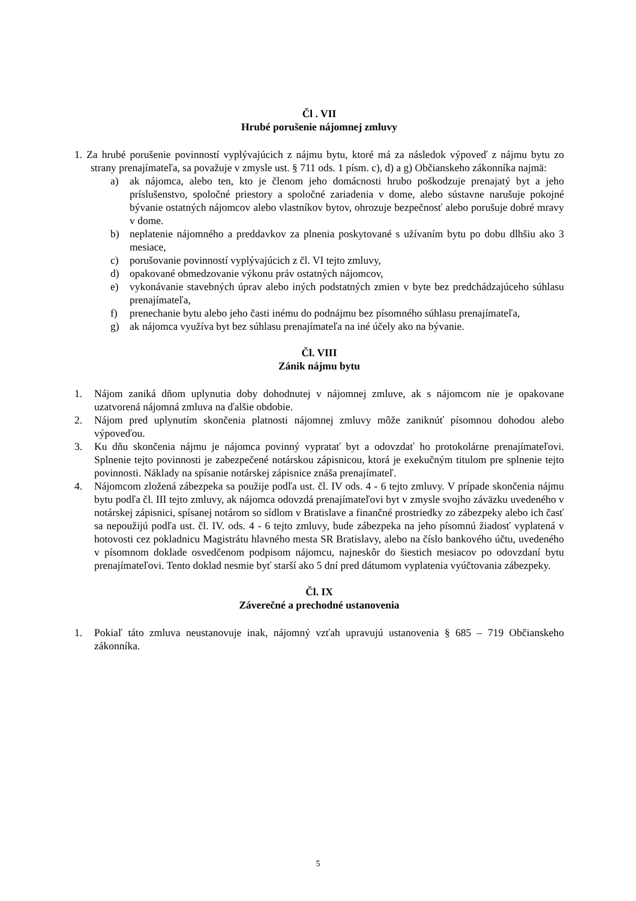Čl . VII
Hrubé porušenie nájomnej zmluvy
1. Za hrubé porušenie povinností vyplývajúcich z nájmu bytu, ktoré má za následok výpoveď z nájmu bytu zo strany prenajímateľa, sa považuje v zmysle ust. § 711 ods. 1 písm. c), d) a g) Občianskeho zákonníka najmä:
a) ak nájomca, alebo ten, kto je členom jeho domácnosti hrubo poškodzuje prenajatý byt a jeho príslušenstvo, spoločné priestory a spoločné zariadenia v dome, alebo sústavne narušuje pokojné bývanie ostatných nájomcov alebo vlastníkov bytov, ohrozuje bezpečnosť alebo porušuje dobré mravy v dome.
b) neplatenie nájomného a preddavkov za plnenia poskytované s užívaním bytu po dobu dlhšiu ako 3 mesiace,
c) porušovanie povinností vyplývajúcich z čl. VI tejto zmluvy,
d) opakované obmedzovanie výkonu práv ostatných nájomcov,
e) vykonávanie stavebných úprav alebo iných podstatných zmien v byte bez predchádzajúceho súhlasu prenajímateľa,
f) prenechanie bytu alebo jeho časti inému do podnájmu bez písomného súhlasu prenajímateľa,
g) ak nájomca využíva byt bez súhlasu prenajímateľa na iné účely ako na bývanie.
Čl. VIII
Zánik nájmu bytu
1. Nájom zaniká dňom uplynutia doby dohodnutej v nájomnej zmluve, ak s nájomcom nie je opakovane uzatvorená nájomná zmluva na ďalšie obdobie.
2. Nájom pred uplynutím skončenia platnosti nájomnej zmluvy môže zaniknúť písomnou dohodou alebo výpoveďou.
3. Ku dňu skončenia nájmu je nájomca povinný vypratať byt a odovzdať ho protokolárne prenajímateľovi. Splnenie tejto povinnosti je zabezpečené notárskou zápisnicou, ktorá je exekučným titulom pre splnenie tejto povinnosti. Náklady na spísanie notárskej zápisnice znáša prenajímateľ.
4. Nájomcom zložená zábezpeka sa použije podľa ust. čl. IV ods. 4 - 6 tejto zmluvy. V prípade skončenia nájmu bytu podľa čl. III tejto zmluvy, ak nájomca odovzdá prenajímateľovi byt v zmysle svojho záväzku uvedeného v notárskej zápisnici, spísanej notárom so sídlom v Bratislave a finančné prostriedky zo zábezpeky alebo ich časť sa nepoužijú podľa ust. čl. IV. ods. 4 - 6 tejto zmluvy, bude zábezpeka na jeho písomnú žiadosť vyplatená v hotovosti cez pokladnicu Magistrátu hlavného mesta SR Bratislavy, alebo na číslo bankového účtu, uvedeného v písomnom doklade osvedčenom podpisom nájomcu, najneskôr do šiestich mesiacov po odovzdaní bytu prenajímateľovi. Tento doklad nesmie byť starší ako 5 dní pred dátumom vyplatenia vyúčtovania zábezpeky.
Čl. IX
Záverečné a prechodné ustanovenia
1. Pokiaľ táto zmluva neustanovuje inak, nájomný vzťah upravujú ustanovenia § 685 – 719 Občianskeho zákonníka.
5